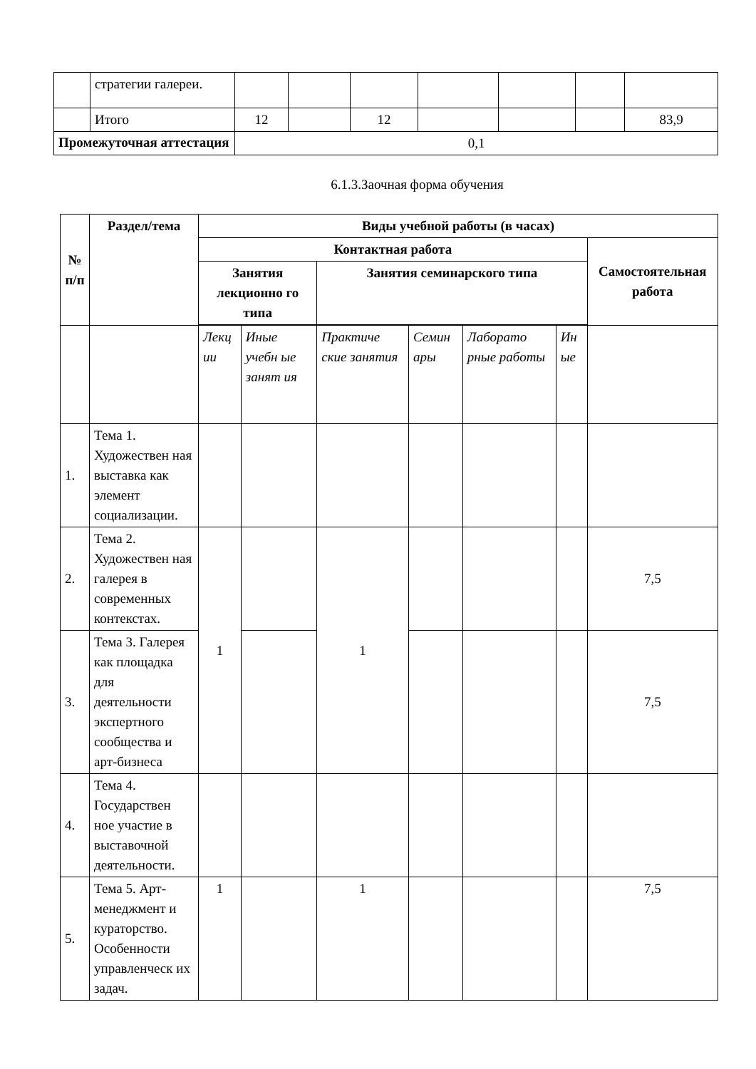| | стратегии галереи. | | | | | | | |
| | Итого | 12 | | 12 | | | | 83,9 |
| Промежуточная аттестация | | 0,1 | | | | | | |
6.1.3.Заочная форма обучения
| № п/п | Раздел/тема | Виды учебной работы (в часах) | | | | | | |
| --- | --- | --- | --- | --- | --- | --- | --- | --- |
| | | Контактная работа | | | | | | Самостоятельная работа |
| | | Занятия лекционно го типа | | Занятия семинарского типа | | | | |
| | | Лекц ии | Иные учебн ые занят ия | Практиче ские занятия | Семин ары | Лаборато рные работы | Ин ые | |
| 1. | Тема 1. Художествен ная выставка как элемент социализации. | | | | | | | |
| 2. | Тема 2. Художествен ная галерея в современных контекстах. | 1 | | 1 | | | | 7,5 |
| 3. | Тема 3. Галерея как площадка для деятельности экспертного сообщества и арт-бизнеса | | | | | | | 7,5 |
| 4. | Тема 4. Государствен ное участие в выставочной деятельности. | | | | | | | |
| 5. | Тема 5. Арт-менеджмент и кураторство. Особенности управленческ их задач. | 1 | | 1 | | | | 7,5 |